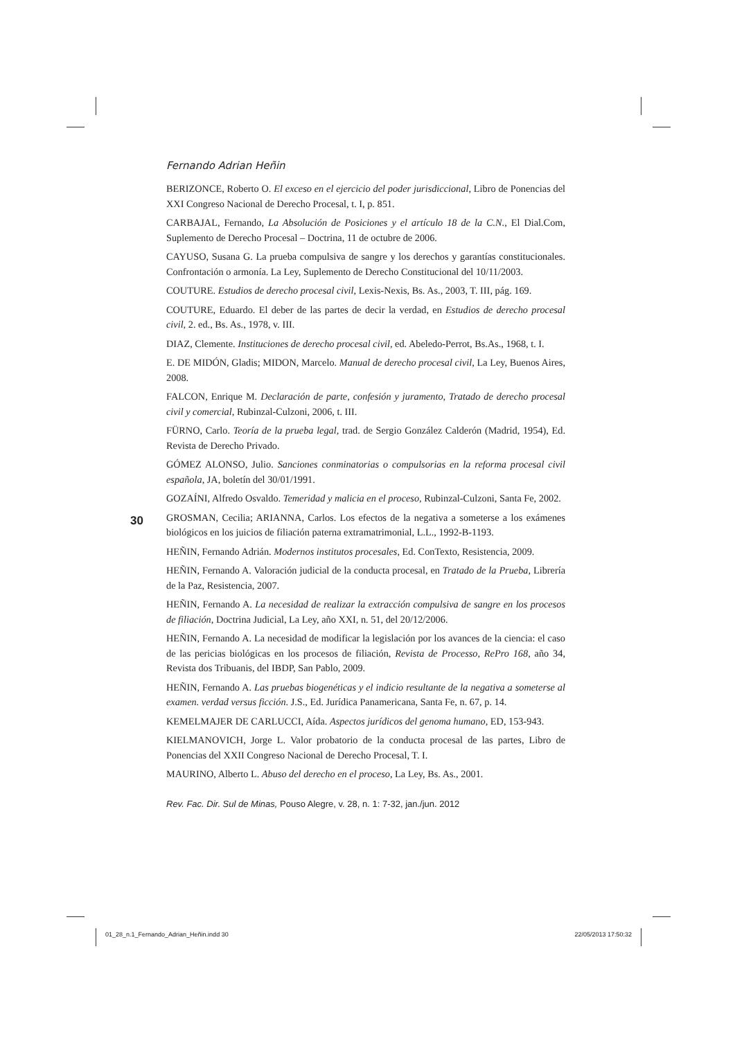Fernando Adrian Heñin
BERIZONCE, Roberto O. El exceso en el ejercicio del poder jurisdiccional, Libro de Ponencias del XXI Congreso Nacional de Derecho Procesal, t. I, p. 851.
CARBAJAL, Fernando, La Absolución de Posiciones y el artículo 18 de la C.N., El Dial.Com, Suplemento de Derecho Procesal – Doctrina, 11 de octubre de 2006.
CAYUSO, Susana G. La prueba compulsiva de sangre y los derechos y garantías constitucionales. Confrontación o armonía. La Ley, Suplemento de Derecho Constitucional del 10/11/2003.
COUTURE. Estudios de derecho procesal civil, Lexis-Nexis, Bs. As., 2003, T. III, pág. 169.
COUTURE, Eduardo. El deber de las partes de decir la verdad, en Estudios de derecho procesal civil, 2. ed., Bs. As., 1978, v. III.
DIAZ, Clemente. Instituciones de derecho procesal civil, ed. Abeledo-Perrot, Bs.As., 1968, t. I.
E. DE MIDÓN, Gladis; MIDON, Marcelo. Manual de derecho procesal civil, La Ley, Buenos Aires, 2008.
FALCON, Enrique M. Declaración de parte, confesión y juramento, Tratado de derecho procesal civil y comercial, Rubinzal-Culzoni, 2006, t. III.
FÜRNO, Carlo. Teoría de la prueba legal, trad. de Sergio González Calderón (Madrid, 1954), Ed. Revista de Derecho Privado.
GÓMEZ ALONSO, Julio. Sanciones conminatorias o compulsorias en la reforma procesal civil española, JA, boletín del 30/01/1991.
GOZAÍNI, Alfredo Osvaldo. Temeridad y malicia en el proceso, Rubinzal-Culzoni, Santa Fe, 2002.
GROSMAN, Cecilia; ARIANNA, Carlos. Los efectos de la negativa a someterse a los exámenes biológicos en los juicios de filiación paterna extramatrimonial, L.L., 1992-B-1193.
HEÑIN, Fernando Adrián. Modernos institutos procesales, Ed. ConTexto, Resistencia, 2009.
HEÑIN, Fernando A. Valoración judicial de la conducta procesal, en Tratado de la Prueba, Librería de la Paz, Resistencia, 2007.
HEÑIN, Fernando A. La necesidad de realizar la extracción compulsiva de sangre en los procesos de filiación, Doctrina Judicial, La Ley, año XXI, n. 51, del 20/12/2006.
HEÑIN, Fernando A. La necesidad de modificar la legislación por los avances de la ciencia: el caso de las pericias biológicas en los procesos de filiación, Revista de Processo, RePro 168, año 34, Revista dos Tribuanis, del IBDP, San Pablo, 2009.
HEÑIN, Fernando A. Las pruebas biogenéticas y el indicio resultante de la negativa a someterse al examen. verdad versus ficción. J.S., Ed. Jurídica Panamericana, Santa Fe, n. 67, p. 14.
KEMELMAJER DE CARLUCCI, Aída. Aspectos jurídicos del genoma humano, ED, 153-943.
KIELMANOVICH, Jorge L. Valor probatorio de la conducta procesal de las partes, Libro de Ponencias del XXII Congreso Nacional de Derecho Procesal, T. I.
MAURINO, Alberto L. Abuso del derecho en el proceso, La Ley, Bs. As., 2001.
Rev. Fac. Dir. Sul de Minas, Pouso Alegre, v. 28, n. 1: 7-32, jan./jun. 2012
30
01_28_n.1_Fernando_Adrian_Heñin.indd 30 22/05/2013 17:50:32